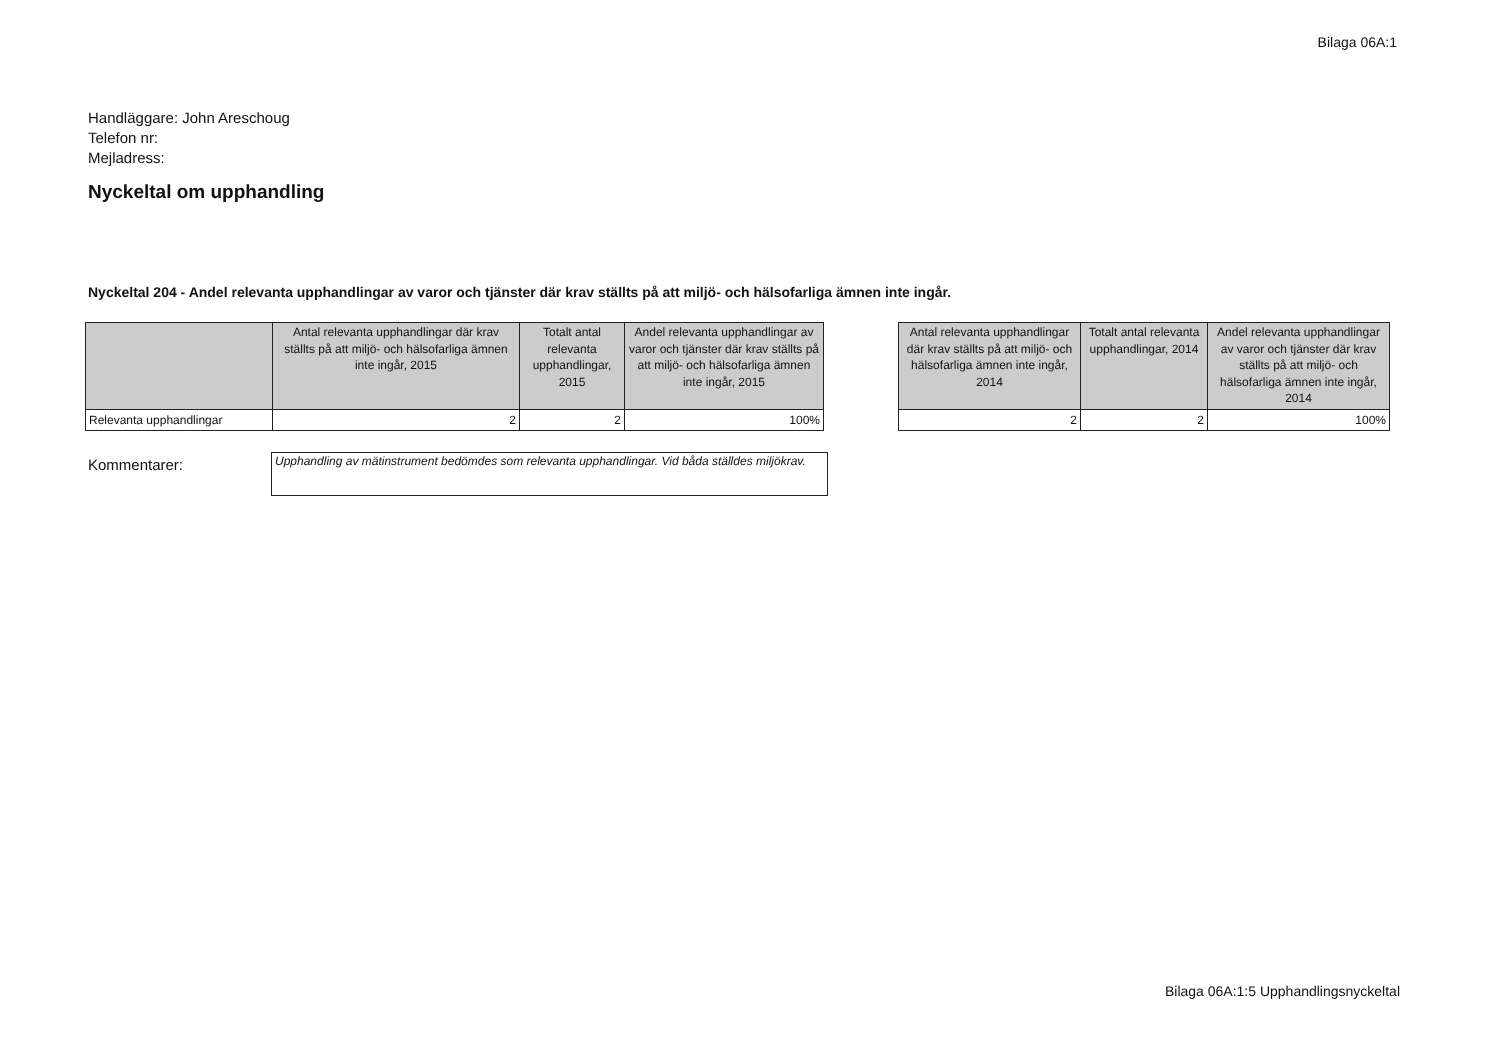Bilaga 06A:1
Handläggare: John Areschoug
Telefon nr:
Mejladress:
Nyckeltal om upphandling
Nyckeltal 204 - Andel relevanta upphandlingar av varor och tjänster där krav ställts på att miljö- och hälsofarliga ämnen inte ingår.
| | Antal relevanta upphandlingar där krav ställts på att miljö- och hälsofarliga ämnen inte ingår, 2015 | Totalt antal relevanta upphandlingar, 2015 | Andel relevanta upphandlingar av varor och tjänster där krav ställts på att miljö- och hälsofarliga ämnen inte ingår, 2015 |
| --- | --- | --- | --- |
| Relevanta upphandlingar | 2 | 2 | 100% |
| Antal relevanta upphandlingar där krav ställts på att miljö- och hälsofarliga ämnen inte ingår, 2014 | Totalt antal relevanta upphandlingar, 2014 | Andel relevanta upphandlingar av varor och tjänster där krav ställts på att miljö- och hälsofarliga ämnen inte ingår, 2014 |
| --- | --- | --- |
| 2 | 2 | 100% |
Kommentarer:
Upphandling av mätinstrument bedömdes som relevanta upphandlingar. Vid båda ställdes miljökrav.
Bilaga 06A:1:5 Upphandlingsnyckeltal